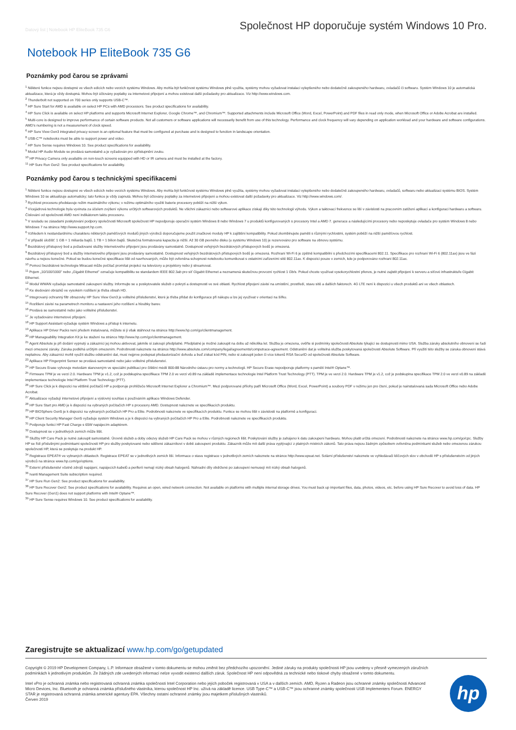Datový list | Notebook HP EliteBook 735 G6 Společnost HP doporučuje systém Windows 10 Pro.
Notebook HP EliteBook 735 G6
Poznámky pod čarou se zprávami
<sup>1</sup> Některé funkce nejsou dostupné ve všech edicích nebo verzích systému Windows. Aby mohla být funkčnost systému Windows plně využita, systémy mohou vyžadovat instalaci vylepšeného nebo dodatečně zakoupeného hardwaru, ovladačů či softwaru. Systém Windows 10 je automatická aktualizace, která je vždy dostupná. Mohou být účtovány poplatky za internetové připojení a mohou existovat další požadavky pro aktualizace. Viz http://www.windows.com.
<sup>2</sup> Thunderbolt not supported on 700 series only supports USB-C™.
<sup>3</sup> HP Sure Start for AMD is available on select HP PCs with AMD processors. See product specifications for availability.
<sup>4</sup> HP Sure Click is available on select HP platforms and supports Microsoft Internet Explorer, Google Chrome™, and Chromium™. Supported attachments include Microsoft Office (Word, Excel, PowerPoint) and PDF files in read only mode, when Microsoft Office or Adobe Acrobat are installed.
<sup>5</sup> Multi-core is designed to improve performance of certain software products. Not all customers or software applications will necessarily benefit from use of this technology. Performance and clock frequency will vary depending on application workload and your hardware and software configurations. AMD's numbering is not a measurement of clock speed.
<sup>6</sup> HP Sure View Gen3 integrated privacy screen is an optional feature that must be configured at purchase and is designed to function in landscape orientation.
<sup>8</sup> USB-C™ notebooks must be able to support power and video.
<sup>7</sup> HP Sure Sense requires Windows 10. See product specifications for availability.
<sup>9</sup> Modul HP Audio Module se prodává samostatně a je vyžadován pro zpřístupnění zvuku.
<sup>10</sup> HP Privacy Camera only available on non-touch screens equipped with HD or IR camera and must be installed at the factory.
<sup>11</sup> HP Sure Run Gen2: See product specifications for availability.
Poznámky pod čarou s technickými specifikacemi
<sup>1</sup> Některé funkce nejsou dostupné ve všech edicích nebo verzích systému Windows. Aby mohla být funkčnost systému Windows plně využita, systémy mohou vyžadovat instalaci vylepšeného nebo dodatečně zakoupeného hardwaru, ovladačů, softwaru nebo aktualizaci systému BIOS. Systém Windows 10 se aktualizuje automaticky; tato funkce je vždy zapnutá. Mohou být účtovány poplatky za internetové připojení a mohou existovat další požadavky pro aktualizace. Viz http://www.windows.com/.
<sup>3</sup> Rychlost procesoru představuje režim maximálního výkonu; v režimu optimálního využití baterie procesory poběží na nižší výkon.
<sup>4</sup> Vícejádrová technologie byla vyvinuta za účelem zvýšení výkonu určitých softwarových produktů. Ne všichni zákazníci nebo softwarové aplikace získají díky této technologii výhodu. Výkon a taktovací frekvence se liší v závislosti na pracovním zatížení aplikací a konfiguraci hardwaru a softwaru. Číslování od společnosti AMD není indikátorem taktu procesoru.
<sup>5</sup> V souladu se zásadami poskytování podpory společnosti Microsoft společnost HP nepodporuje operační systém Windows 8 nebo Windows 7 u produktů konfigurovaných s procesory Intel a AMD 7. generace a následujícími procesory nebo neposkytuje ovladače pro systém Windows 8 nebo Windows 7 na stránce http://www.support.hp.com.
<sup>6</sup> Vzhledem k nestandardnímu charakteru některých paměťových modulů jiných výrobců doporučujeme použít značkové moduly HP k zajištění kompatibility. Pokud zkombinujete paměti s různými rychlostmi, systém poběží na nižší paměťovou rychlost.
<sup>7</sup> V případě úložišť: 1 GB = 1 miliarda bajtů. 1 TB = 1 bilion bajtů. Skutečná formátovaná kapacita je nižší. Až 30 GB pevného disku (u systému Windows 10) je rezervováno pro software na obnovu systému.
<sup>8</sup> Bezdrátový přístupový bod a požadované služby internetového připojení jsou prodávány samostatně. Dostupnost veřejných bezdrátových přístupových bodů je omezená.
<sup>9</sup> Bezdrátový přístupový bod a služby internetového připojení jsou prodávány samostatně. Dostupnost veřejných bezdrátových přístupových bodů je omezená. Rozhraní Wi-Fi 6 je zpětně kompatibilní s předchozími specifikacemi 802.11. Specifikace pro rozhraní Wi-Fi 6 (802.11ax) jsou ve fázi návrhu a nejsou konečné. Pokud se budou konečné specifikace lišit od navrhovaných, může být ovlivněna schopnost notebooku komunikovat s ostatními zařízeními sítě 802.11ax. K dispozici pouze v zemích, kde je podporováno rozhraní 802.11ax.
<sup>10</sup> Pomocí bezdrátové technologie Miracast může počítač promítat projekci na televizory a projektory nebo ji streamovat.
<sup>11</sup> Pojem „10/100/1000" nebo „Gigabit Ethernet" označuje kompatibilitu se standardem IEEE 802.3ab pro síť Gigabit Ethernet a neznamená skutečnou provozní rychlost 1 Gb/s. Pokud chcete využívat vysokorychlostní přenos, je nutné zajistit připojení k serveru a síťové infrastruktuře Gigabit Ethernet.
<sup>12</sup> Modul WWAN vyžaduje samostatně zakoupení služby. Informujte se u poskytovatele služeb o pokrytí a dostupnosti ve své oblasti. Rychlost připojení závisí na umístění, prostředí, stavu sítě a dalších faktorech. 4G LTE není k dispozici u všech produktů ani ve všech oblastech.
<sup>13</sup> Ke sledování obrázků ve vysokém rozlišení je třeba obsah HD.
<sup>14</sup> Integrovaný ochranný filtr obrazovky HP Sure View Gen3 je volitelné příslušenství, které je třeba přidat do konfigurace při nákupu a lze jej využívat v orientaci na šířku.
<sup>15</sup> Rozlišení závisí na parametrech monitoru a nastavení jeho rozlišení a hloubky barev.
<sup>16</sup> Prodává se samostatně nebo jako volitelné příslušenství.
<sup>17</sup> Je vyžadováno internetové připojení.
<sup>18</sup> HP Support Assistant vyžaduje systém Windows a přístup k internetu.
<sup>19</sup> Aplikace HP Driver Packs není předem instalovaná, můžete si ji však stáhnout na stránce http://www.hp.com/go/clientmanagement.
<sup>20</sup> HP Manageability Integration Kit je ke stažení na stránce http://www.hp.com/go/clientmanagement.
<sup>21</sup> Agent Absolute je při dodání vypnutý a zákazníci jej mohou aktivovat, jakmile si zakoupí předplatné. Předplatné je možné zakoupit na dobu až několika let. Služba je omezena, ověřte si podmínky společnosti Absolute týkající se dostupnosti mimo USA. Služba záruky absolutního obnovení se řadí mezi omezené záruky. Záruka podléhá určitým omezením. Podrobnosti naleznete na stránce http://www.absolute.com/company/legal/agreements/computrace-agreement. Odstranění dat je volitelná služba poskytovaná společností Absolute Software. Při využití této služby se záruka obnovení stává neplatnou. Aby zákazníci mohli využít službu odstranění dat, musí nejprve podepsat předautorizační dohodu a buď získat kód PIN, nebo si zakoupit jeden či více tokenů RSA SecurID od společnosti Absolute Software.
<sup>23</sup> Aplikace HP Fingerprint Sensor se prodává samostatně nebo jako volitelné příslušenství.
<sup>24</sup> HP Secure Erase vyhovuje metodám stanoveným ve speciální publikaci pro čištění médií 800-88 Národního ústavu pro normy a technologii. HP Secure Erase nepodporuje platformy s pamětí Intel® Optane™.
<sup>25</sup> Firmware TPM je ve verzi 2.0. Hardware TPM je v1.2, což je podskupina specifikace TPM 2.0 ve verzi v0.89 na základě implementace technologie Intel Platform Trust Technology (PTT). TPM je ve verzi 2.0. Hardware TPM je v1.2, což je podskupina specifikace TPM 2.0 ve verzi v0.89 na základě implementace technologie Intel Platform Trust Technology (PTT).
<sup>26</sup> HP Sure Click je k dispozici na většině počítačů HP a podporuje prohlížeče Microsoft Internet Explorer a Chromium™. Mezi podporované přílohy patří Microsoft Office (Word, Excel, PowerPoint) a soubory PDF v režimu jen pro čtení, pokud je nainstalovaná sada Microsoft Office nebo Adobe Acrobat.
<sup>27</sup> Aktualizace vyžadují internetové připojení a výslovný souhlas s používáním aplikace Windows Defender.
<sup>28</sup> HP Sure Start pro AMD je k dispozici na vybraných počítačích HP s procesory AMD. Dostupnost naleznete ve specifikacích produktu.
<sup>29</sup> HP BIOSphere Gen5 je k dispozici na vybraných počítačích HP Pro a Elite. Podrobnosti naleznete ve specifikacích produktu. Funkce se mohou lišit v závislosti na platformě a konfiguraci.
<sup>30</sup> HP Client Security Manager Gen5 vyžaduje systém Windows a je k dispozici na vybraných počítačích HP Pro a Elite. Podrobnosti naleznete ve specifikacích produktu.
<sup>31</sup> Podporuje funkci HP Fast Charge s 65W napájecím adaptérem.
<sup>32</sup> Dostupnost se v jednotlivých zemích může lišit.
<sup>33</sup> Služby HP Care Pack je nutné zakoupit samostatně. Úrovně služeb a doby odezvy služeb HP Care Pack se mohou v různých regionech lišit. Poskytování služby je zahájeno k datu zakoupení hardwaru. Mohou platit určitá omezení. Podrobnosti naleznete na stránce www.hp.com/go/cpc. Služby HP se řídí příslušnými podmínkami společnosti HP pro služby poskytované nebo sdělené zákazníkovi v době zakoupení produktu. Zákazník může mít další práva vyplývající z platných místních zákonů. Tato práva nejsou žádným způsobem ovlivněna podmínkami služeb nebo omezenou zárukou společnosti HP, která se poskytuje na produkt HP.
<sup>34</sup> Registrace EPEAT® ve vybraných oblastech. Registrace EPEAT se v jednotlivých zemích liší. Informace o stavu registrace v jednotlivých zemích naleznete na stránce http://www.epeat.net. Solární příslušenství naleznete ve vyhledávači klíčových slov v obchodě HP s příslušenstvím od jiných výrobců na stránce www.hp.com/go/options.
<sup>35</sup> Externí příslušenství včetně zdrojů napájení, napájecích kabelů a periferií nemají nízký obsah halogenů. Náhradní díly obdržené po zakoupení nemusejí mít nízký obsah halogenů.
<sup>36</sup> Ivanti Management Suite subscription required.
<sup>37</sup> HP Sure Run Gen2: See product specifications for availability.
<sup>38</sup> HP Sure Recover Gen2: See product specifications for availability. Requires an open, wired network connection. Not available on platforms with multiple internal storage drives. You must back up important files, data, photos, videos, etc. before using HP Sure Recover to avoid loss of data. HP Sure Recover (Gen1) does not support platforms with Intel® Optane™.
<sup>39</sup> HP Sure Sense requires Windows 10. See product specifications for availability.
Zaregistrujte se aktualizací www.hp.com/go/getupdated
Copyright © 2019 HP Development Company, L.P. Informace obsažené v tomto dokumentu se mohou změnit bez předchozího upozornění. Jediné záruky na produkty společnosti HP jsou uvedeny v přesně vymezených záručních podmínkách k jednotlivým produktům. Ze žádných zde uvedených informací nelze vyvodit existenci dalších záruk. Společnost HP není odpovědná za technické nebo tiskové chyby obsažené v tomto dokumentu.
Intel vPro je ochranná známka nebo registrovaná ochranná známka společnosti Intel Corporation nebo jejích poboček registrovaná v USA a v dalších zemích. AMD, Ryzen a Radeon jsou ochranné známky společnosti Advanced Micro Devices, Inc. Bluetooth je ochranná známka příslušného vlastníka, kterou společnost HP Inc. užívá na základě licence. USB Type-C™ a USB-C™ jsou ochranné známky společnosti USB Implementers Forum. ENERGY STAR je registrovaná ochranná známka americké agentury EPA. Všechny ostatní ochranné známky jsou majetkem příslušných vlastníků.
Červen 2019
hp